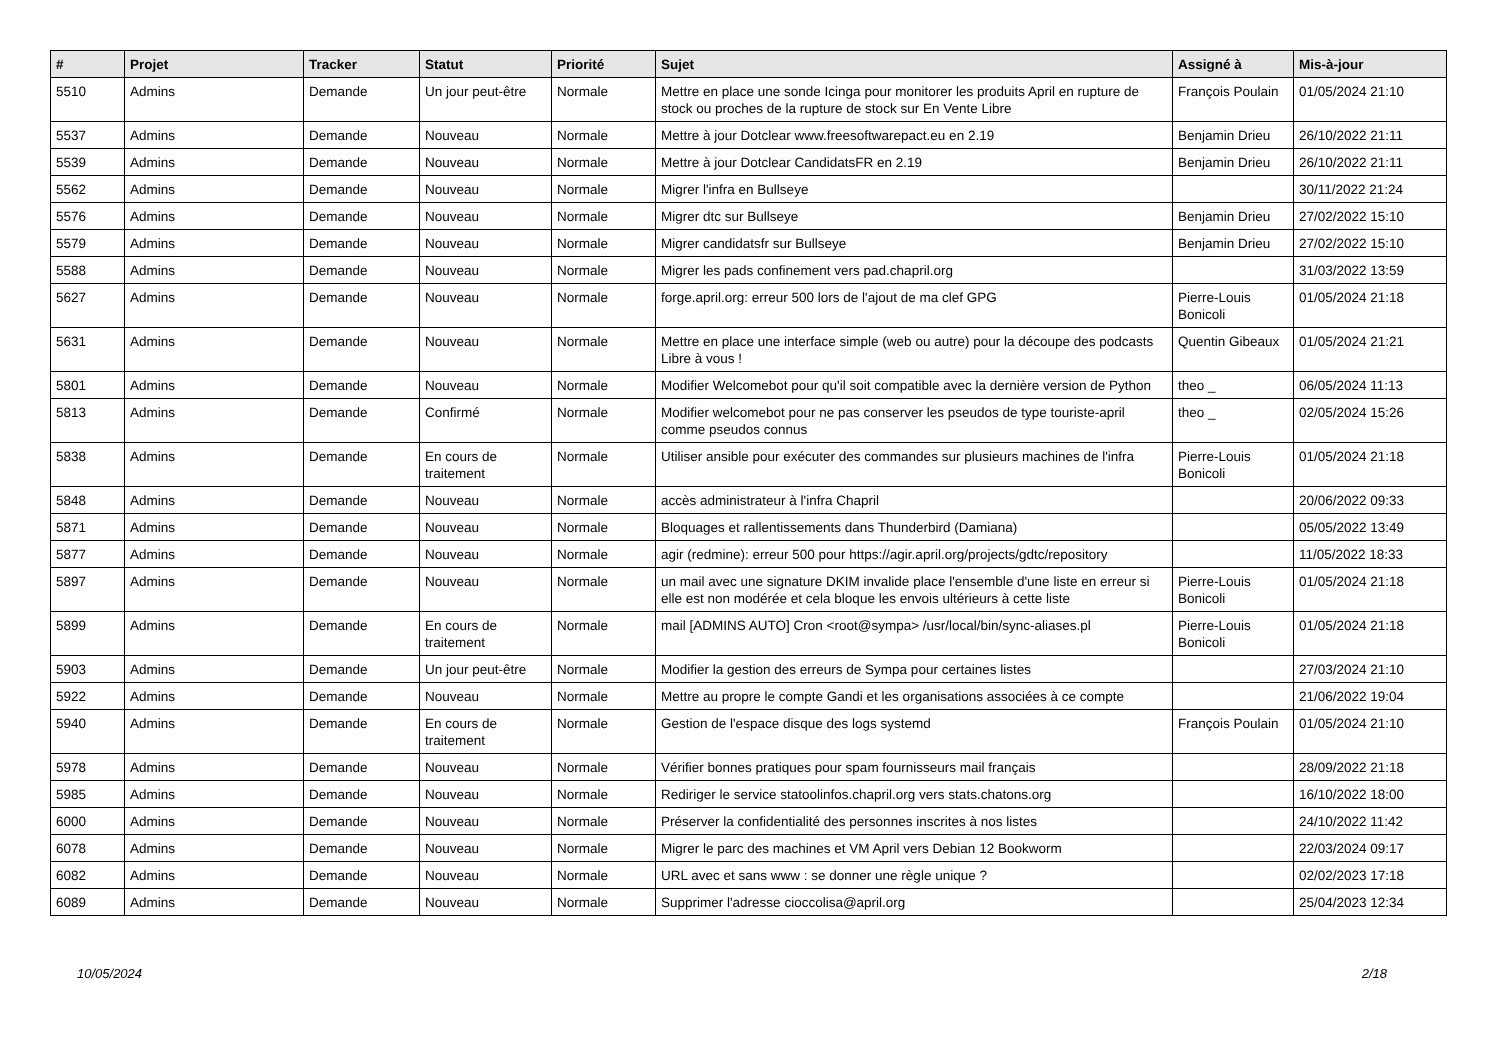| # | Projet | Tracker | Statut | Priorité | Sujet | Assigné à | Mis-à-jour |
| --- | --- | --- | --- | --- | --- | --- | --- |
| 5510 | Admins | Demande | Un jour peut-être | Normale | Mettre en place une sonde Icinga pour monitorer les produits April en rupture de stock ou proches de la rupture de stock sur En Vente Libre | François Poulain | 01/05/2024 21:10 |
| 5537 | Admins | Demande | Nouveau | Normale | Mettre à jour Dotclear www.freesoftwarepact.eu en 2.19 | Benjamin Drieu | 26/10/2022 21:11 |
| 5539 | Admins | Demande | Nouveau | Normale | Mettre à jour Dotclear CandidatsFR en 2.19 | Benjamin Drieu | 26/10/2022 21:11 |
| 5562 | Admins | Demande | Nouveau | Normale | Migrer l'infra en Bullseye | | 30/11/2022 21:24 |
| 5576 | Admins | Demande | Nouveau | Normale | Migrer dtc sur Bullseye | Benjamin Drieu | 27/02/2022 15:10 |
| 5579 | Admins | Demande | Nouveau | Normale | Migrer candidatsfr sur Bullseye | Benjamin Drieu | 27/02/2022 15:10 |
| 5588 | Admins | Demande | Nouveau | Normale | Migrer les pads confinement vers pad.chapril.org | | 31/03/2022 13:59 |
| 5627 | Admins | Demande | Nouveau | Normale | forge.april.org: erreur 500 lors de l'ajout de ma clef GPG | Pierre-Louis Bonicoli | 01/05/2024 21:18 |
| 5631 | Admins | Demande | Nouveau | Normale | Mettre en place une interface simple (web ou autre) pour la découpe des podcasts Libre à vous ! | Quentin Gibeaux | 01/05/2024 21:21 |
| 5801 | Admins | Demande | Nouveau | Normale | Modifier Welcomebot pour qu'il soit compatible avec la dernière version de Python | theo _ | 06/05/2024 11:13 |
| 5813 | Admins | Demande | Confirmé | Normale | Modifier welcomebot pour ne pas conserver les pseudos de type touriste-april comme pseudos connus | theo _ | 02/05/2024 15:26 |
| 5838 | Admins | Demande | En cours de traitement | Normale | Utiliser ansible pour exécuter des commandes sur plusieurs machines de l'infra | Pierre-Louis Bonicoli | 01/05/2024 21:18 |
| 5848 | Admins | Demande | Nouveau | Normale | accès administrateur à l'infra Chapril | | 20/06/2022 09:33 |
| 5871 | Admins | Demande | Nouveau | Normale | Bloquages et rallentissements dans Thunderbird (Damiana) | | 05/05/2022 13:49 |
| 5877 | Admins | Demande | Nouveau | Normale | agir (redmine): erreur 500 pour https://agir.april.org/projects/gdtc/repository | | 11/05/2022 18:33 |
| 5897 | Admins | Demande | Nouveau | Normale | un mail avec une signature DKIM invalide place l'ensemble d'une liste en erreur si elle est non modérée et cela bloque les envois ultérieurs à cette liste | Pierre-Louis Bonicoli | 01/05/2024 21:18 |
| 5899 | Admins | Demande | En cours de traitement | Normale | mail [ADMINS AUTO] Cron <root@sympa> /usr/local/bin/sync-aliases.pl | Pierre-Louis Bonicoli | 01/05/2024 21:18 |
| 5903 | Admins | Demande | Un jour peut-être | Normale | Modifier la gestion des erreurs de Sympa pour certaines listes | | 27/03/2024 21:10 |
| 5922 | Admins | Demande | Nouveau | Normale | Mettre au propre le compte Gandi et les organisations associées à ce compte | | 21/06/2022 19:04 |
| 5940 | Admins | Demande | En cours de traitement | Normale | Gestion de l'espace disque des logs systemd | François Poulain | 01/05/2024 21:10 |
| 5978 | Admins | Demande | Nouveau | Normale | Vérifier bonnes pratiques pour spam fournisseurs mail français | | 28/09/2022 21:18 |
| 5985 | Admins | Demande | Nouveau | Normale | Rediriger le service statoolinfos.chapril.org vers stats.chatons.org | | 16/10/2022 18:00 |
| 6000 | Admins | Demande | Nouveau | Normale | Préserver la confidentialité des personnes inscrites à nos listes | | 24/10/2022 11:42 |
| 6078 | Admins | Demande | Nouveau | Normale | Migrer le parc des machines et VM April vers Debian 12 Bookworm | | 22/03/2024 09:17 |
| 6082 | Admins | Demande | Nouveau | Normale | URL avec et sans www : se donner une règle unique ? | | 02/02/2023 17:18 |
| 6089 | Admins | Demande | Nouveau | Normale | Supprimer l'adresse cioccolisa@april.org | | 25/04/2023 12:34 |
10/05/2024 2/18